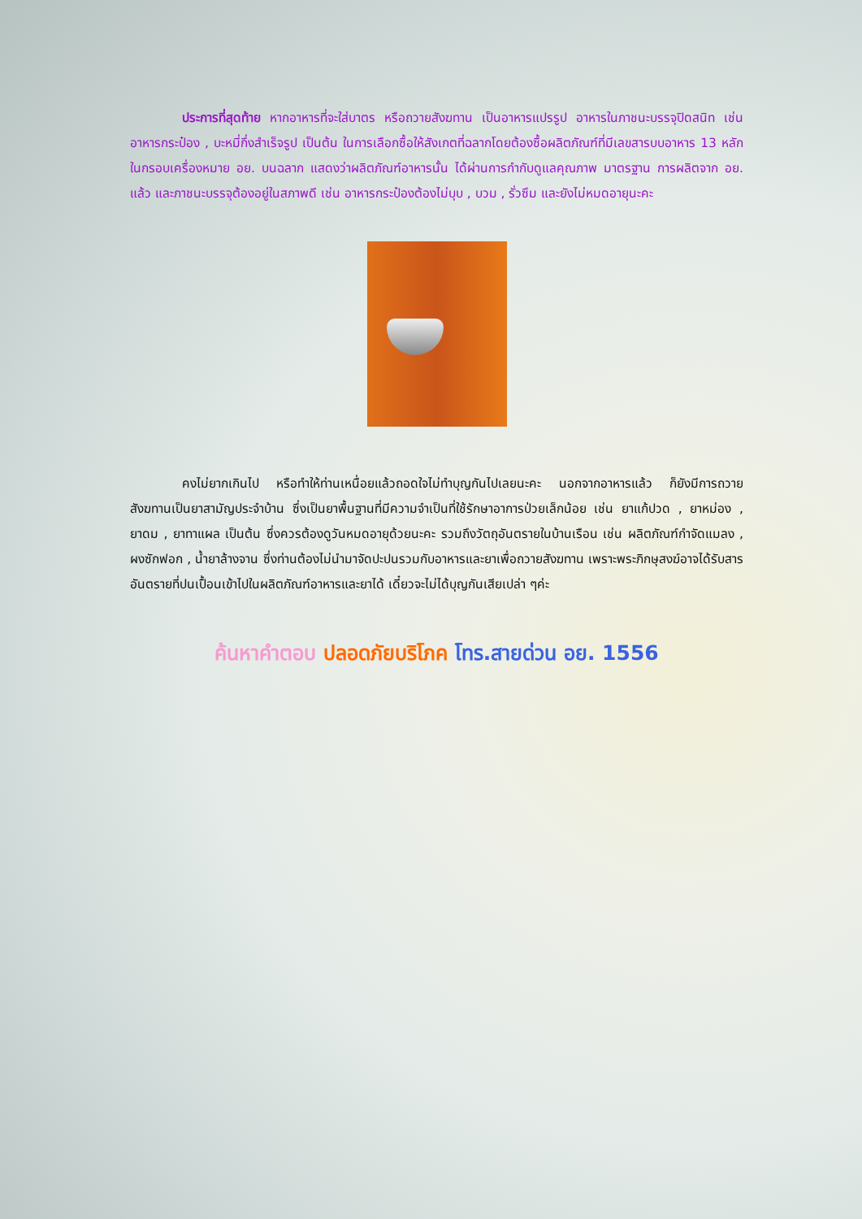ประการที่สุดท้าย หากอาหารที่จะใส่บาตร หรือถวายสังฆทาน เป็นอาหารแปรรูป อาหารในภาชนะบรรจุปิดสนิท เช่น อาหารกระป๋อง , บะหมี่กึ่งสำเร็จรูป เป็นต้น ในการเลือกซื้อให้สังเกตที่ฉลากโดยต้องซื้อผลิตภัณฑ์ที่มีเลขสารบบอาหาร 13 หลัก ในกรอบเครื่องหมาย อย. บนฉลาก แสดงว่าผลิตภัณฑ์อาหารนั้น ได้ผ่านการกำกับดูแลคุณภาพ มาตรฐาน การผลิตจาก อย. แล้ว และภาชนะบรรจุต้องอยู่ในสภาพดี เช่น อาหารกระป๋องต้องไม่บุบ , บวม , รั่วซึม และยังไม่หมดอายุนะคะ
คงไม่ยากเกินไป หรือทำให้ท่านเหนื่อยแล้วถอดใจไม่ทำบุญกันไปเลยนะคะ นอกจากอาหารแล้ว ก็ยังมีการถวายสังฆทานเป็นยาสามัญประจำบ้าน ซึ่งเป็นยาพื้นฐานที่มีความจำเป็นที่ใช้รักษาอาการป่วยเล็กน้อย เช่น ยาแก้ปวด , ยาหม่อง , ยาดม , ยาทาแผล เป็นต้น ซึ่งควรต้องดูวันหมดอายุด้วยนะคะ รวมถึงวัตถุอันตรายในบ้านเรือน เช่น ผลิตภัณฑ์กำจัดแมลง , ผงซักฟอก , น้ำยาล้างจาน ซึ่งท่านต้องไม่นำมาจัดปะปนรวมกับอาหารและยาเพื่อถวายสังฆทาน เพราะพระภิกษุสงฆ์อาจได้รับสารอันตรายที่ปนเปื้อนเข้าไปในผลิตภัณฑ์อาหารและยาได้ เดี๋ยวจะไม่ได้บุญกันเสียเปล่า ๆค่ะ
ค้นหาคำตอบ ปลอดภัยบริโภค โทร.สายด่วน อย. 1556